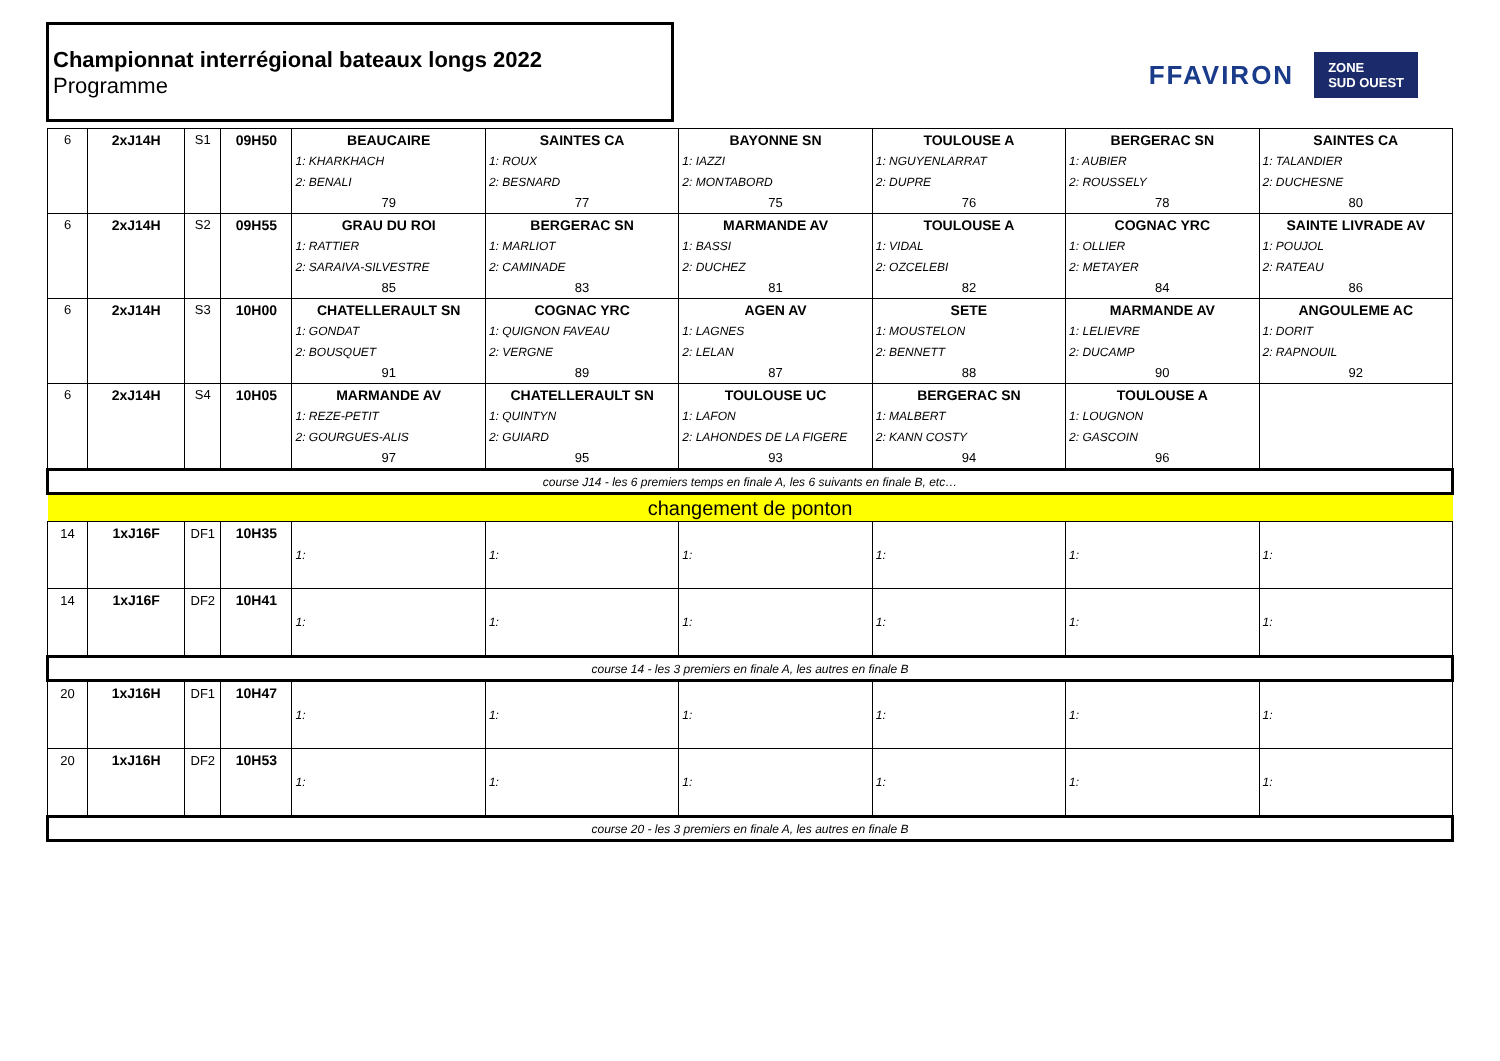Championnat interrégional bateaux longs 2022
Programme
FFAVIRON
ZONE
SUD OUEST
| 6 | 2xJ14H | S1 | 09H50 | BEAUCAIRE | SAINTES CA | BAYONNE SN | TOULOUSE A | BERGERAC SN | SAINTES CA |
| | | | | 1: KHARKHACH | 1: ROUX | 1: IAZZI | 1: NGUYENLARRAT | 1: AUBIER | 1: TALANDIER |
| | | | | 2: BENALI | 2: BESNARD | 2: MONTABORD | 2: DUPRE | 2: ROUSSELY | 2: DUCHESNE |
| | | | | 79 | 77 | 75 | 76 | 78 | 80 |
| 6 | 2xJ14H | S2 | 09H55 | GRAU DU ROI | BERGERAC SN | MARMANDE AV | TOULOUSE A | COGNAC YRC | SAINTE LIVRADE AV |
| | | | | 1: RATTIER | 1: MARLIOT | 1: BASSI | 1: VIDAL | 1: OLLIER | 1: POUJOL |
| | | | | 2: SARAIVA-SILVESTRE | 2: CAMINADE | 2: DUCHEZ | 2: OZCELEBI | 2: METAYER | 2: RATEAU |
| | | | | 85 | 83 | 81 | 82 | 84 | 86 |
| 6 | 2xJ14H | S3 | 10H00 | CHATELLERAULT SN | COGNAC YRC | AGEN AV | SETE | MARMANDE AV | ANGOULEME AC |
| | | | | 1: GONDAT | 1: QUIGNON FAVEAU | 1: LAGNES | 1: MOUSTELON | 1: LELIEVRE | 1: DORIT |
| | | | | 2: BOUSQUET | 2: VERGNE | 2: LELAN | 2: BENNETT | 2: DUCAMP | 2: RAPNOUIL |
| | | | | 91 | 89 | 87 | 88 | 90 | 92 |
| 6 | 2xJ14H | S4 | 10H05 | MARMANDE AV | CHATELLERAULT SN | TOULOUSE UC | BERGERAC SN | TOULOUSE A | |
| | | | | 1: REZE-PETIT | 1: QUINTYN | 1: LAFON | 1: MALBERT | 1: LOUGNON | |
| | | | | 2: GOURGUES-ALIS | 2: GUIARD | 2: LAHONDES DE LA FIGERE | 2: KANN COSTY | 2: GASCOIN | |
| | | | | 97 | 95 | 93 | 94 | 96 | |
| course J14 - les 6 premiers temps en finale A, les 6 suivants en finale B, etc… | | | | | | | | | |
| changement de ponton | | | | | | | | | |
| 14 | 1xJ16F | DF1 | 10H35 | | | | | | |
| | | | | 1: | 1: | 1: | 1: | 1: | 1: |
| 14 | 1xJ16F | DF2 | 10H41 | | | | | | |
| | | | | 1: | 1: | 1: | 1: | 1: | 1: |
| course 14 - les 3 premiers en finale A, les autres en finale B | | | | | | | | | |
| 20 | 1xJ16H | DF1 | 10H47 | | | | | | |
| | | | | 1: | 1: | 1: | 1: | 1: | 1: |
| 20 | 1xJ16H | DF2 | 10H53 | | | | | | |
| | | | | 1: | 1: | 1: | 1: | 1: | 1: |
| course 20 - les 3 premiers en finale A, les autres en finale B | | | | | | | | | |